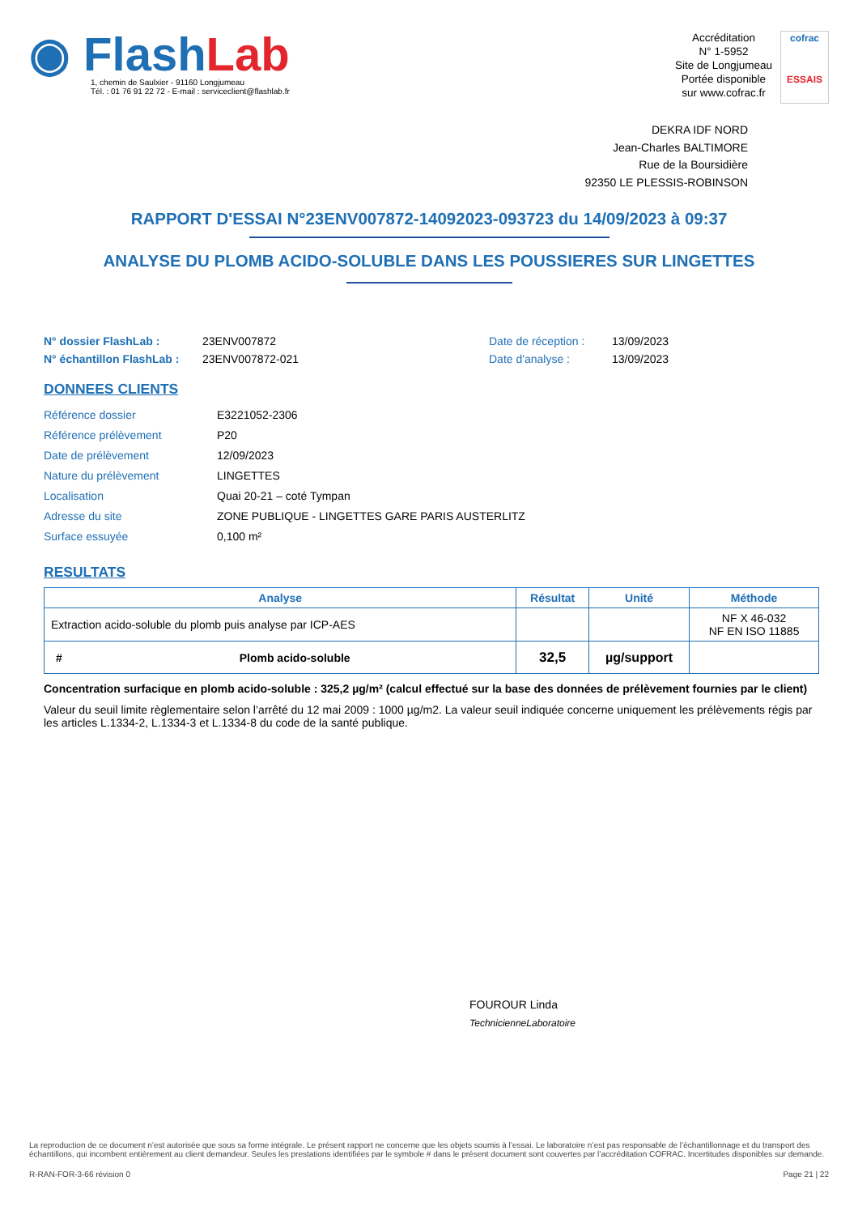◉ Flash Lab
1, chemin de Saulxier - 91160 Longjumeau
Tél. : 01 76 91 22 72 - E-mail : serviceclient@flashlab.fr
Accréditation
N° 1-5952
Site de Longjumeau
Portée disponible
sur www.cofrac.fr
cofrac
ESSAIS
DEKRA IDF NORD
Jean-Charles BALTIMORE
Rue de la Boursidière
92350 LE PLESSIS-ROBINSON
RAPPORT D'ESSAI N°23ENV007872-14092023-093723 du 14/09/2023 à 09:37
ANALYSE DU PLOMB ACIDO-SOLUBLE DANS LES POUSSIERES SUR LINGETTES
N° dossier FlashLab :
N° échantillon FlashLab :
23ENV007872
23ENV007872-021
Date de réception :
Date d'analyse :
13/09/2023
13/09/2023
DONNEES CLIENTS
| Référence dossier | E3221052-2306 |
| Référence prélèvement | P20 |
| Date de prélèvement | 12/09/2023 |
| Nature du prélèvement | LINGETTES |
| Localisation | Quai 20-21 – coté Tympan |
| Adresse du site | ZONE PUBLIQUE - LINGETTES GARE PARIS AUSTERLITZ |
| Surface essuyée | 0,100 m² |
RESULTATS
| Analyse | | Résultat | Unité | Méthode |
| --- | --- | --- | --- | --- |
| Extraction acido-soluble du plomb puis analyse par ICP-AES | | | | NF X 46-032 NF EN ISO 11885 |
| # | Plomb acido-soluble | 32,5 | µg/support | |
Concentration surfacique en plomb acido-soluble : 325,2 µg/m² (calcul effectué sur la base des données de prélèvement fournies par le client)
Valeur du seuil limite règlementaire selon l’arrêté du 12 mai 2009 : 1000 µg/m2. La valeur seuil indiquée concerne uniquement les prélèvements régis par les articles L.1334-2, L.1334-3 et L.1334-8 du code de la santé publique.
FOUROUR Linda
TechnicienneLaboratoire
La reproduction de ce document n’est autorisée que sous sa forme intégrale. Le présent rapport ne concerne que les objets soumis à l’essai. Le laboratoire n’est pas responsable de l’échantillonnage et du transport des échantillons, qui incombent entièrement au client demandeur. Seules les prestations identifiées par le symbole # dans le présent document sont couvertes par l’accréditation COFRAC. Incertitudes disponibles sur demande.
R-RAN-FOR-3-66 révision 0 Page 21 | 22